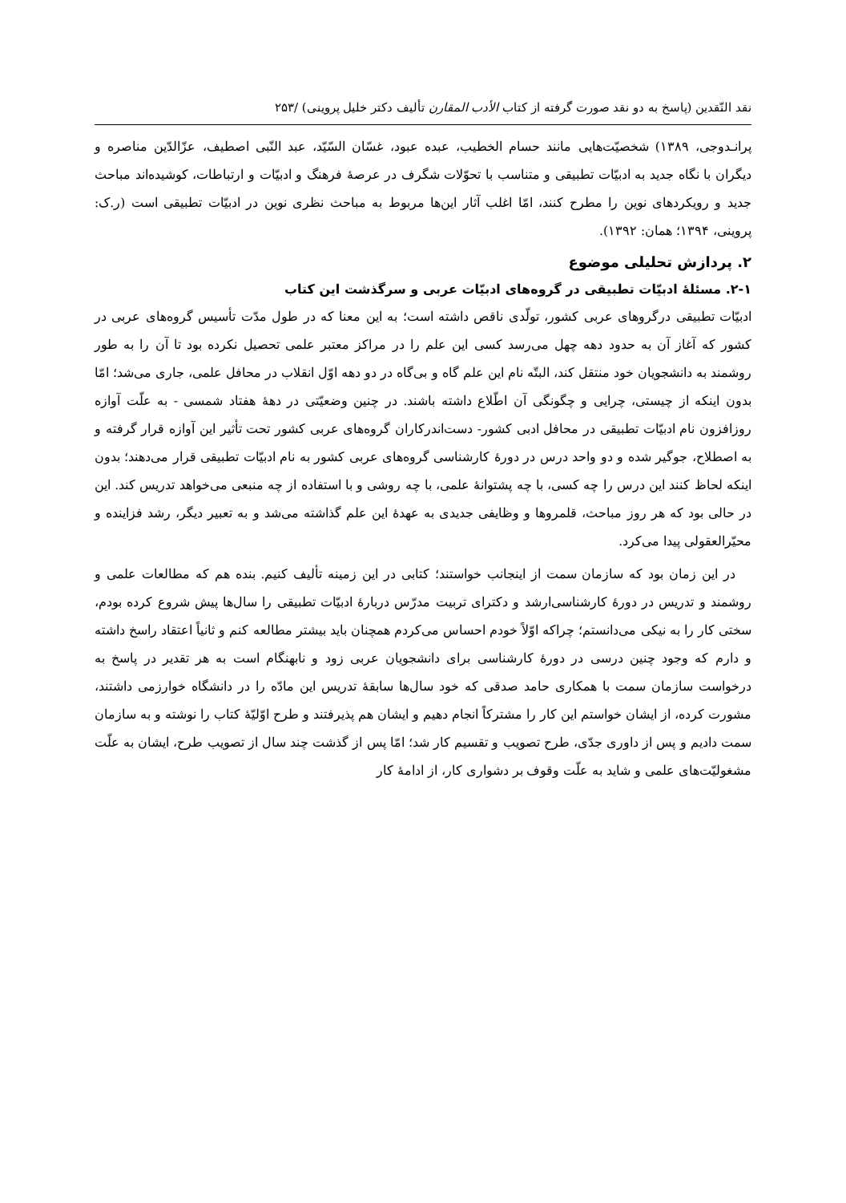نقد النّقدین (پاسخ به دو نقد صورت گرفته از کتاب الأدب المقارن تألیف دکتر خلیل پروینی) /۲۵۳
پرانـدوجی، ۱۳۸۹) شخصیّت‌هایی مانند حسام الخطیب، عبده عبود، غسّان السّیّد، عبد النّبی اصطیف، عزّالدّین مناصره و دیگران با نگاه جدید به ادبیّات تطبیقی و متناسب با تحوّلات شگرف در عرصهٔ فرهنگ و ادبیّات و ارتباطات، کوشیده‌اند مباحث جدید و رویکردهای نوین را مطرح کنند، امّا اغلب آثار این‌ها مربوط به مباحث نظری نوین در ادبیّات تطبیقی است (ر.ک: پروینی، ۱۳۹۴؛ همان: ۱۳۹۲).
۲. پردازش تحلیلی موضوع
۲-۱. مسئلهٔ ادبیّات تطبیقی در گروه‌های ادبیّات عربی و سرگذشت این کتاب
ادبیّات تطبیقی درگروهای عربی کشور، تولّدی ناقص داشته است؛ به این معنا که در طول مدّت تأسیس گروه‌های عربی در کشور که آغاز آن به حدود دهه چهل می‌رسد کسی این علم را در مراکز معتبر علمی تحصیل نکرده بود تا آن را به طور روشمند به دانشجویان خود منتقل کند، البتّه نام این علم گاه و بی‌گاه در دو دهه اوّل انقلاب در محافل علمی، جاری می‌شد؛ امّا بدون اینکه از چیستی، چرایی و چگونگی آن اطّلاع داشته باشند. در چنین وضعیّتی در دههٔ هفتاد شمسی - به علّت آوازه روزافزون نام ادبیّات تطبیقی در محافل ادبی کشور- دست‌اندرکاران گروه‌های عربی کشور تحت تأثیر این آوازه قرار گرفته و به اصطلاح، جوگیر شده و دو واحد درس در دورهٔ کارشناسی گروه‌های عربی کشور به نام ادبیّات تطبیقی قرار می‌دهند؛ بدون اینکه لحاظ کنند این درس را چه کسی، با چه پشتوانهٔ علمی، با چه روشی و با استفاده از چه منبعی می‌خواهد تدریس کند. این در حالی بود که هر روز مباحث، قلمروها و وظایفی جدیدی به عهدهٔ این علم گذاشته می‌شد و به تعبیر دیگر، رشد فزاینده و محیّرالعقولی پیدا می‌کرد.
در این زمان بود که سازمان سمت از اینجانب خواستند؛ کتابی در این زمینه تألیف کنیم. بنده هم که مطالعات علمی و روشمند و تدریس در دورهٔ کارشناسی‌ارشد و دکترای تربیت مدرّس دربارهٔ ادبیّات تطبیقی را سال‌ها پیش شروع کرده بودم، سختی کار را به نیکی می‌دانستم؛ چراکه اوّلاً خودم احساس می‌کردم همچنان باید بیشتر مطالعه کنم و ثانیاً اعتقاد راسخ داشته و دارم که وجود چنین درسی در دورهٔ کارشناسی برای دانشجویان عربی زود و نابهنگام است به هر تقدیر در پاسخ به درخواست سازمان سمت با همکاری حامد صدقی که خود سال‌ها سابقهٔ تدریس این مادّه را در دانشگاه خوارزمی داشتند، مشورت کرده، از ایشان خواستم این کار را مشترکاً انجام دهیم و ایشان هم پذیرفتند و طرح اوّلیّهٔ کتاب را نوشته و به سازمان سمت دادیم و پس از داوری جدّی، طرح تصویب و تقسیم کار شد؛ امّا پس از گذشت چند سال از تصویب طرح، ایشان به علّت مشغولیّت‌های علمی و شاید به علّت وقوف بر دشواری کار، از ادامهٔ کار